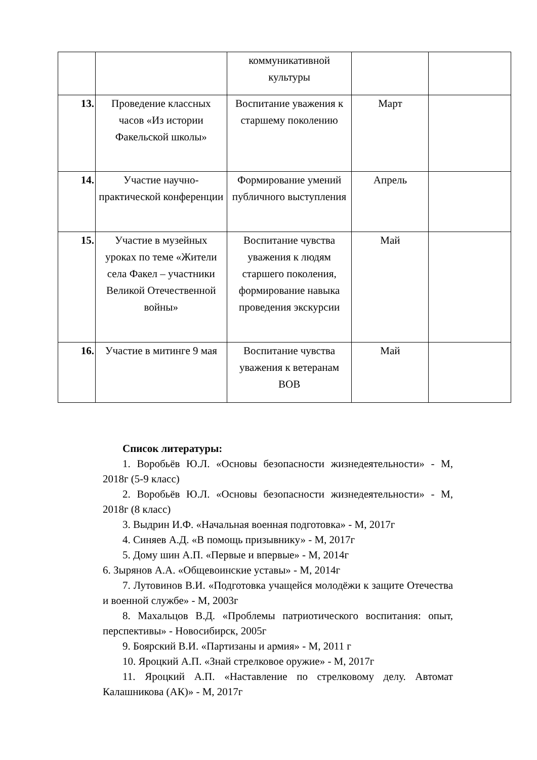| | | коммуникативной культуры | | |
| 13. | Проведение классных часов «Из истории Факельской школы» | Воспитание уважения к старшему поколению | Март | |
| 14. | Участие научно-практической конференции | Формирование умений публичного выступления | Апрель | |
| 15. | Участие в музейных уроках по теме «Жители села Факел – участники Великой Отечественной войны» | Воспитание чувства уважения к людям старшего поколения, формирование навыка проведения экскурсии | Май | |
| 16. | Участие в митинге 9 мая | Воспитание чувства уважения к ветеранам ВОВ | Май | |
Список литературы:
1. Воробьёв Ю.Л. «Основы безопасности жизнедеятельности» - М, 2018г (5-9 класс)
2. Воробьёв Ю.Л. «Основы безопасности жизнедеятельности» - М, 2018г (8 класс)
3. Выдрин И.Ф. «Начальная военная подготовка» - М, 2017г
4. Синяев А.Д. «В помощь призывнику» - М, 2017г
5. Дому шин А.П. «Первые и впервые» - М, 2014г
6. Зырянов А.А. «Общевоинские уставы» - М, 2014г
7. Лутовинов В.И. «Подготовка учащейся молодёжи к защите Отечества и военной службе» - М, 2003г
8. Махальцов В.Д. «Проблемы патриотического воспитания: опыт, перспективы» - Новосибирск, 2005г
9. Боярский В.И. «Партизаны и армия» - М, 2011 г
10. Яроцкий А.П. «Знай стрелковое оружие» - М, 2017г
11. Яроцкий А.П. «Наставление по стрелковому делу. Автомат Калашникова (АК)» - М, 2017г